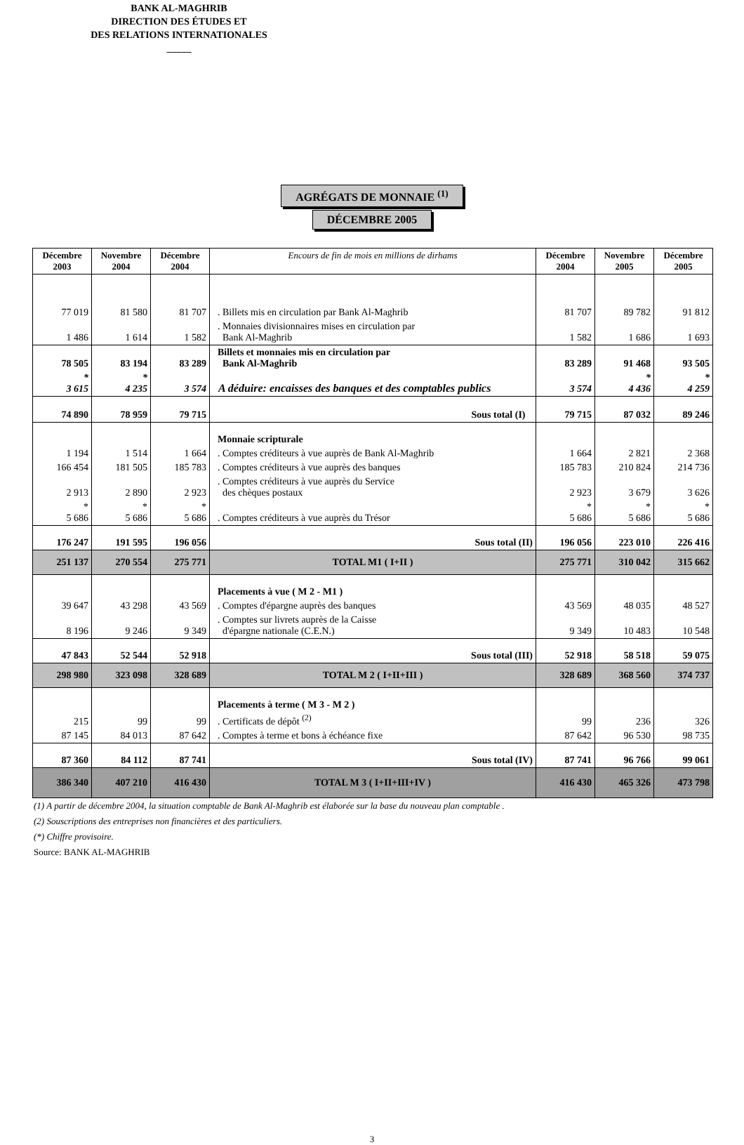BANK AL-MAGHRIB
DIRECTION DES ÉTUDES ET
DES RELATIONS INTERNATIONALES
_____
AGRÉGATS DE MONNAIE <sup>(1)</sup>
DÉCEMBRE 2005
| Décembre 2003 | Novembre 2004 | Décembre 2004 | Encours de fin de mois en millions de dirhams | Décembre 2004 | Novembre 2005 | Décembre 2005 |
| --- | --- | --- | --- | --- | --- | --- |
| 77 019 | 81 580 | 81 707 | . Billets mis en circulation par Bank Al-Maghrib | 81 707 | 89 782 | 91 812 |
| 1 486 | 1 614 | 1 582 | . Monnaies divisionnaires mises en circulation par Bank Al-Maghrib | 1 582 | 1 686 | 1 693 |
| 78 505 | 83 194 | 83 289 | Billets et monnaies mis en circulation par Bank Al-Maghrib | 83 289 | 91 468 | 93 505 |
| * 3 615 | * 4 235 | 3 574 | A déduire: encaisses des banques et des comptables publics | 3 574 | * 4 436 | * 4 259 |
| 74 890 | 78 959 | 79 715 | Sous total (I) | 79 715 | 87 032 | 89 246 |
| | | | Monnaie scripturale | | | |
| 1 194 | 1 514 | 1 664 | . Comptes créditeurs à vue auprès de Bank Al-Maghrib | 1 664 | 2 821 | 2 368 |
| 166 454 | 181 505 | 185 783 | . Comptes créditeurs à vue auprès des banques | 185 783 | 210 824 | 214 736 |
| 2 913 | 2 890 | 2 923 | . Comptes créditeurs à vue auprès du Service des chèques postaux | 2 923 | 3 679 | 3 626 |
| * 5 686 | * 5 686 | * 5 686 | . Comptes créditeurs à vue auprès du Trésor | * 5 686 | * 5 686 | * 5 686 |
| 176 247 | 191 595 | 196 056 | Sous total (II) | 196 056 | 223 010 | 226 416 |
| 251 137 | 270 554 | 275 771 | TOTAL M1 ( I+II ) | 275 771 | 310 042 | 315 662 |
| | | | Placements à vue ( M 2 - M1 ) | | | |
| 39 647 | 43 298 | 43 569 | . Comptes d'épargne auprès des banques | 43 569 | 48 035 | 48 527 |
| 8 196 | 9 246 | 9 349 | . Comptes sur livrets auprès de la Caisse d'épargne nationale (C.E.N.) | 9 349 | 10 483 | 10 548 |
| 47 843 | 52 544 | 52 918 | Sous total (III) | 52 918 | 58 518 | 59 075 |
| 298 980 | 323 098 | 328 689 | TOTAL M 2 ( I+II+III ) | 328 689 | 368 560 | 374 737 |
| | | | Placements à terme ( M 3 - M 2 ) | | | |
| 215 | 99 | 99 | . Certificats de dépôt <sup>(2)</sup> | 99 | 236 | 326 |
| 87 145 | 84 013 | 87 642 | . Comptes à terme et bons à échéance fixe | 87 642 | 96 530 | 98 735 |
| 87 360 | 84 112 | 87 741 | Sous total (IV) | 87 741 | 96 766 | 99 061 |
| 386 340 | 407 210 | 416 430 | TOTAL M 3 ( I+II+III+IV ) | 416 430 | 465 326 | 473 798 |
(1) A partir de décembre 2004, la situation comptable de Bank Al-Maghrib est élaborée sur la base du nouveau plan comptable .
(2) Souscriptions des entreprises non financières et des particuliers.
(*) Chiffre provisoire.
Source: BANK AL-MAGHRIB
3